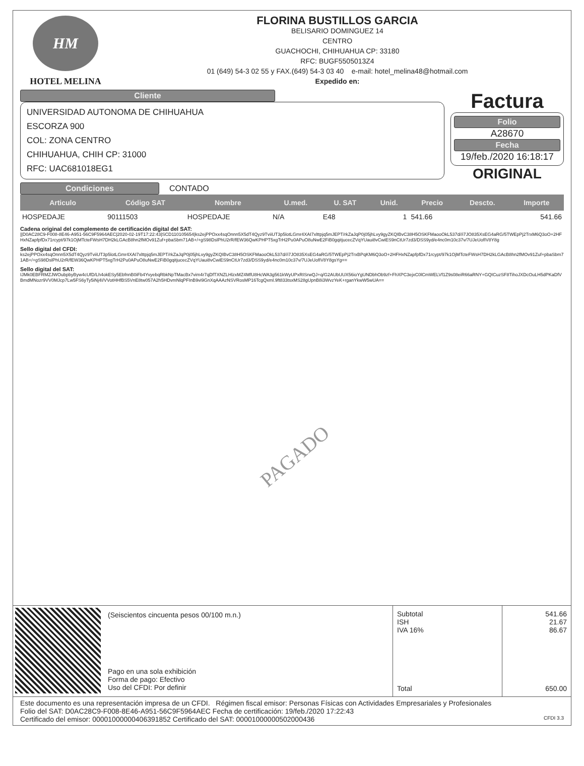HM
HOTEL MELINA
FLORINA BUSTILLOS GARCIA
BELISARIO DOMINGUEZ 14
CENTRO
GUACHOCHI, CHIHUAHUA CP: 33180
RFC: BUGF5505013Z4
01 (649) 54-3 02 55 y FAX.(649) 54-3 03 40 e-mail: hotel_melina48@hotmail.com
Expedido en:
Cliente
UNIVERSIDAD AUTONOMA DE CHIHUAHUA
ESCORZA 900
COL: ZONA CENTRO
CHIHUAHUA, CHIH CP: 31000
RFC: UAC681018EG1
Condiciones CONTADO
Factura
Folio
A28670
Fecha
19/feb./2020 16:18:17
ORIGINAL
| Articulo | Código SAT | Nombre | U.med. | U. SAT | Unid. | Precio | Descto. | Importe |
| --- | --- | --- | --- | --- | --- | --- | --- | --- |
| HOSPEDAJE | 90111503 | HOSPEDAJE | N/A | E48 | 1 | 541.66 | | 541.66 |
Cadena original del complemento de certificación digital del SAT:
||D0AC28C9-F008-8E46-A951-56C9F5964AEC|2020-02-19T17:22:43|SCD110105654|ks2ejPPOxx4sqOnnn5X5dT4Qyz9TviiUT3p5lotLGmr4XAI7xlttpjq5mJEPT/rkZaJqP0j05jhLvy9gyZKQIBvC38H5OSKFMaooOkL537d//i7JO835XsEG4aRG/5TWEpPj2TrxM6Q3oO+2HFHxNZapfpfDx71rcypt/97k1OjMTcteFWsH7DH2kLGAcB8hn2fMOv91Zuf+pbaSbm71AB+/+gS98DslPhU2rR/fEW36QwKPHPT5xgTrH2Pu0APuO8uNwE2FiB0gqitjucecZVqYUaui8vCwiES9nCtUr7zd3/DSS9yd/e4nc0m10c37v/7UJeUofIV8Y8g
Sello digital del CFDI:
ks2ejPPOxx4sqOnnn5X5dT4Qyz9TviiUT3p5lotLGmr4XAI7xlttpjq5mJEPT/rkZaJqP0j05jhLvy9gyZKQIBvC38H5OSKFMaooOkL537d//i7JO835XsEG4aRG/5TWEpPj2TrxBPqKM6Q3oO+2HFHxNZapfpfDx71rcypt/97k1OjMTcteFWsH7DH2kLGAcB8hn2fMOv91Zuf+pbaSbm71AB+/+gS98DslPhU2rR/fEW36QwKPHPT5xgTrH2Pu0APuO8uNwE2FiB0gqitjucecZVqYUaui8vCwiES9nCtUr7zd3/DSS9yd/e4nc0m10c37v/7UJeUofIV8Y8gsYg==
Sello digital del SAT:
IJMk0EBFRMZJWOubpbyByw4cUfD/Lh4okESy5EbfnnB0iFb4YvyebqRbkNpTMacBx7vim4r7qDfTXNZLHlzxMZ4MfU8HcWA3g561kWyUPxRISrwQJ+q/G2AUbUUX56ioYgUNDbhOb9zf+FhXPC3ejxC0lCmWELVf1Z9s08eiR66aRNY+GQICuzSF8TihoJXDcOuLH5dPKaDfVBmdMNozr9VV0MJcp7Lw5FS6yTy5iNj4I/VVotHHfBS5VnE8tw057A2h5HDvmNlqPFInB9vi9GnXqAAAzNSVRosMP16TcgQxml.9ft833tsxMS28gUpnB8i3WvzYeK+rganYkwW5wUA==
PAGADO
(Seiscientos cincuenta pesos 00/100 m.n.)
Pago en una sola exhibición
Forma de pago: Efectivo
Uso del CFDI: Por definir
Subtotal
ISH
IVA 16%
Total
541.66
21.67
86.67
650.00
Este documento es una representación impresa de un CFDI. Régimen fiscal emisor: Personas Físicas con Actividades Empresariales y Profesionales
Folio del SAT: D0AC28C9-F008-8E46-A951-56C9F5964AEC Fecha de certificación: 19/feb./2020 17:22:43
Certificado del emisor: 00001000000406391852 Certificado del SAT: 00001000000502000436 CFDI 3.3